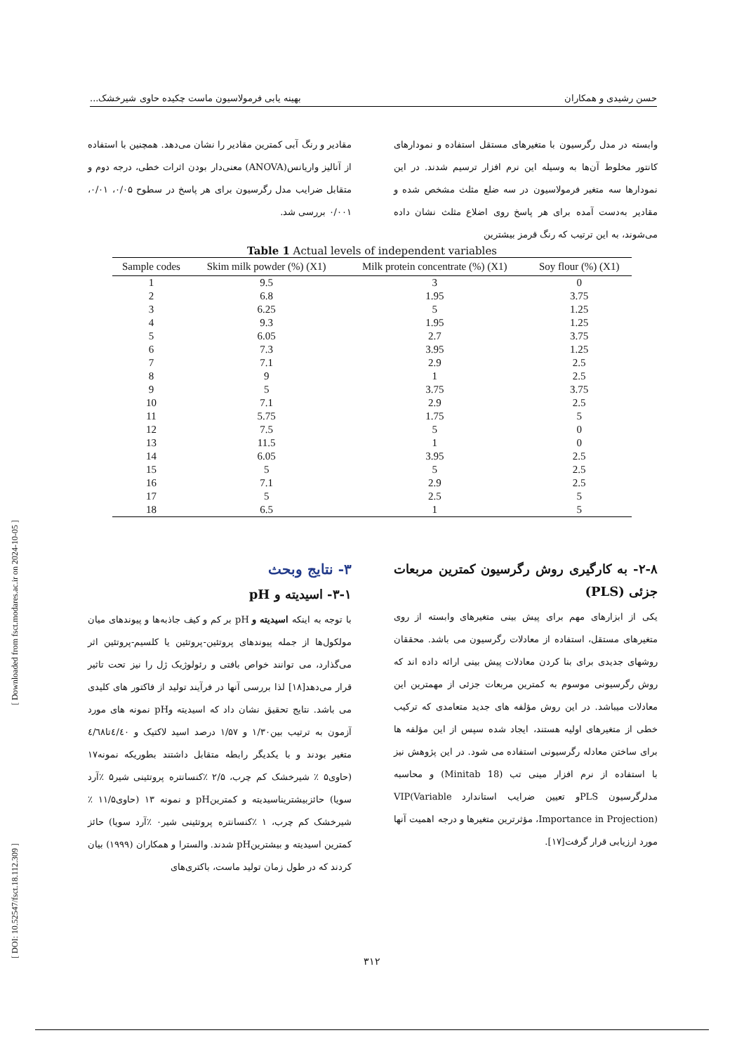حسن رشیدی و همکاران بهینه یابی فرمولاسیون ماست چکیده حاوی شیرخشک...
وابسته در مدل رگرسیون با متغیرهای مستقل استفاده و نمودارهای کانتور مخلوط آن‌ها به وسیله این نرم افزار ترسیم شدند. در این نمودارها سه متغیر فرمولاسیون در سه ضلع مثلث مشخص شده و مقادیر به‌دست آمده برای هر پاسخ روی اضلاع مثلث نشان داده می‌شوند، به این ترتیب که رنگ قرمز بیشترین
مقادیر و رنگ آبی کمترین مقادیر را نشان می‌دهد. همچنین با استفاده از آنالیز واریانس(ANOVA) معنی‌دار بودن اثرات خطی، درجه دوم و متقابل ضرایب مدل رگرسیون برای هر پاسخ در سطوح ۰/۰۵، ۰/۰۱، ۰/۰۰۱ بررسی شد.
Table 1 Actual levels of independent variables
| Sample codes | Skim milk powder (%) (X1) | Milk protein concentrate (%) (X1) | Soy flour (%) (X1) |
| --- | --- | --- | --- |
| 1 | 9.5 | 3 | 0 |
| 2 | 6.8 | 1.95 | 3.75 |
| 3 | 6.25 | 5 | 1.25 |
| 4 | 9.3 | 1.95 | 1.25 |
| 5 | 6.05 | 2.7 | 3.75 |
| 6 | 7.3 | 3.95 | 1.25 |
| 7 | 7.1 | 2.9 | 2.5 |
| 8 | 9 | 1 | 2.5 |
| 9 | 5 | 3.75 | 3.75 |
| 10 | 7.1 | 2.9 | 2.5 |
| 11 | 5.75 | 1.75 | 5 |
| 12 | 7.5 | 5 | 0 |
| 13 | 11.5 | 1 | 0 |
| 14 | 6.05 | 3.95 | 2.5 |
| 15 | 5 | 5 | 2.5 |
| 16 | 7.1 | 2.9 | 2.5 |
| 17 | 5 | 2.5 | 5 |
| 18 | 6.5 | 1 | 5 |
۲-۸- به کارگیری روش رگرسیون کمترین مربعات جزئی (PLS)
یکی از ابزارهای مهم برای پیش بینی متغیرهای وابسته از روی متغیرهای مستقل، استفاده از معادلات رگرسیون می باشد. محققان روشهای جدیدی برای بنا کردن معادلات پیش بینی ارائه داده اند که روش رگرسیونی موسوم به کمترین مربعات جزئی از مهمترین این معادلات میباشد. در این روش مؤلفه های جدید متعامدی که ترکیب خطی از متغیرهای اولیه هستند، ایجاد شده سپس از این مؤلفه ها برای ساختن معادله رگرسیونی استفاده می شود. در این پژوهش نیز با استفاده از نرم افزار مینی تب (Minitab 18) و محاسبه مدلرگرسیون PLSو تعیین ضرایب استاندارد VIP(Variable Importance in Projection)، مؤثرترین متغیرها و درجه اهمیت آنها مورد ارزیابی قرار گرفت[۱۷].
۳- نتایج وبحث
۳-۱- اسیدیته و pH
با توجه به اینکه اسیدیته و pH بر کم و کیف جاذبه‌ها و پیوندهای میان مولکول‌ها از جمله پیوندهای پروتئین-پروتئین یا کلسیم-پروتئین اثر می‌گذارد، می توانند خواص بافتی و رئولوژیک ژل را نیز تحت تاثیر قرار می‌دهد[۱۸] لذا بررسی آنها در فرآیند تولید از فاکتور های کلیدی می باشد. نتایج تحقیق نشان داد که اسیدیته وpH نمونه های مورد آزمون به ترتیب بین۱/۳۰ و ۱/۵۷ درصد اسید لاکتیک و ٤/٤٠تا٤/٦٨ متغیر بودند و با یکدیگر رابطه متقابل داشتند بطوریکه نمونه۱۷ (حاوی۵ ٪ شیرخشک کم چرب، ۲/۵ ٪کنسانتره پروتئینی شیر۵ ٪آرد سویا) حائزبیشتریناسیدیته و کمترینpH و نمونه ۱۳ (حاوی۱۱/۵ ٪ شیرخشک کم چرب، ۱ ٪کنسانتره پروتئینی شیر۰ ٪آرد سویا) حائز کمترین اسیدیته و بیشترینpH شدند. والسترا و همکاران (۱۹۹۹) بیان کردند که در طول زمان تولید ماست، باکتری‌های
[ Downloaded from fsct.modares.ac.ir on 2024-10-05 ]
[ DOI: 10.52547/fsct.18.112.309 ]
۳۱۲